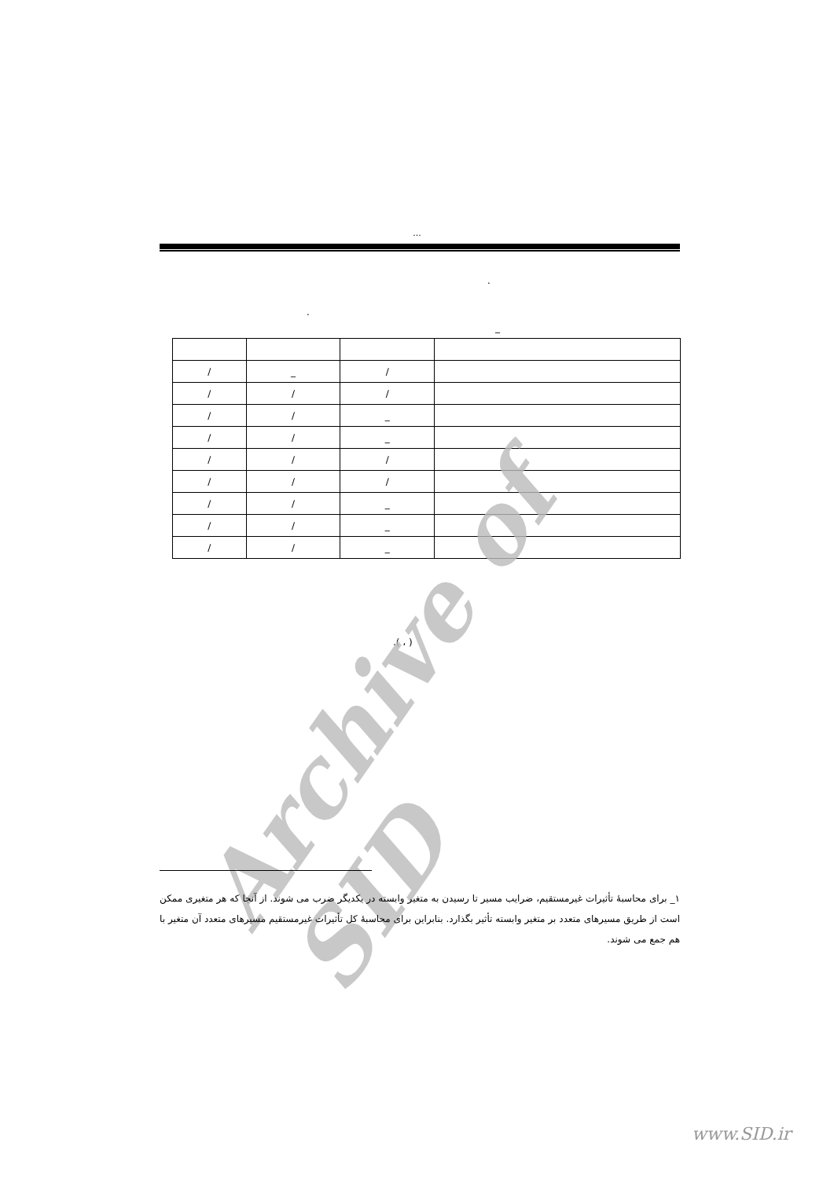...
.
.
_
| / | _ | / | |
| / | / | / | |
| / | / | _ | |
| / | / | _ | |
| / | / | / | |
| / | / | / | |
| / | / | _ | |
| / | / | _ | |
| / | / | _ | |
.( ، )
Archive of SID
۱_ برای محاسبۀ تأثیرات غیرمستقیم، ضرایب مسیر تا رسیدن به متغیر وابسته در یکدیگر ضرب می شوند. از آنجا که هر متغیری ممکن است از طریق مسیرهای متعدد بر متغیر وابسته تأثیر بگذارد. بنابراین برای محاسبۀ کل تأثیرات غیرمستقیم مسیرهای متعدد آن متغیر با هم جمع می شوند.
www.SID.ir